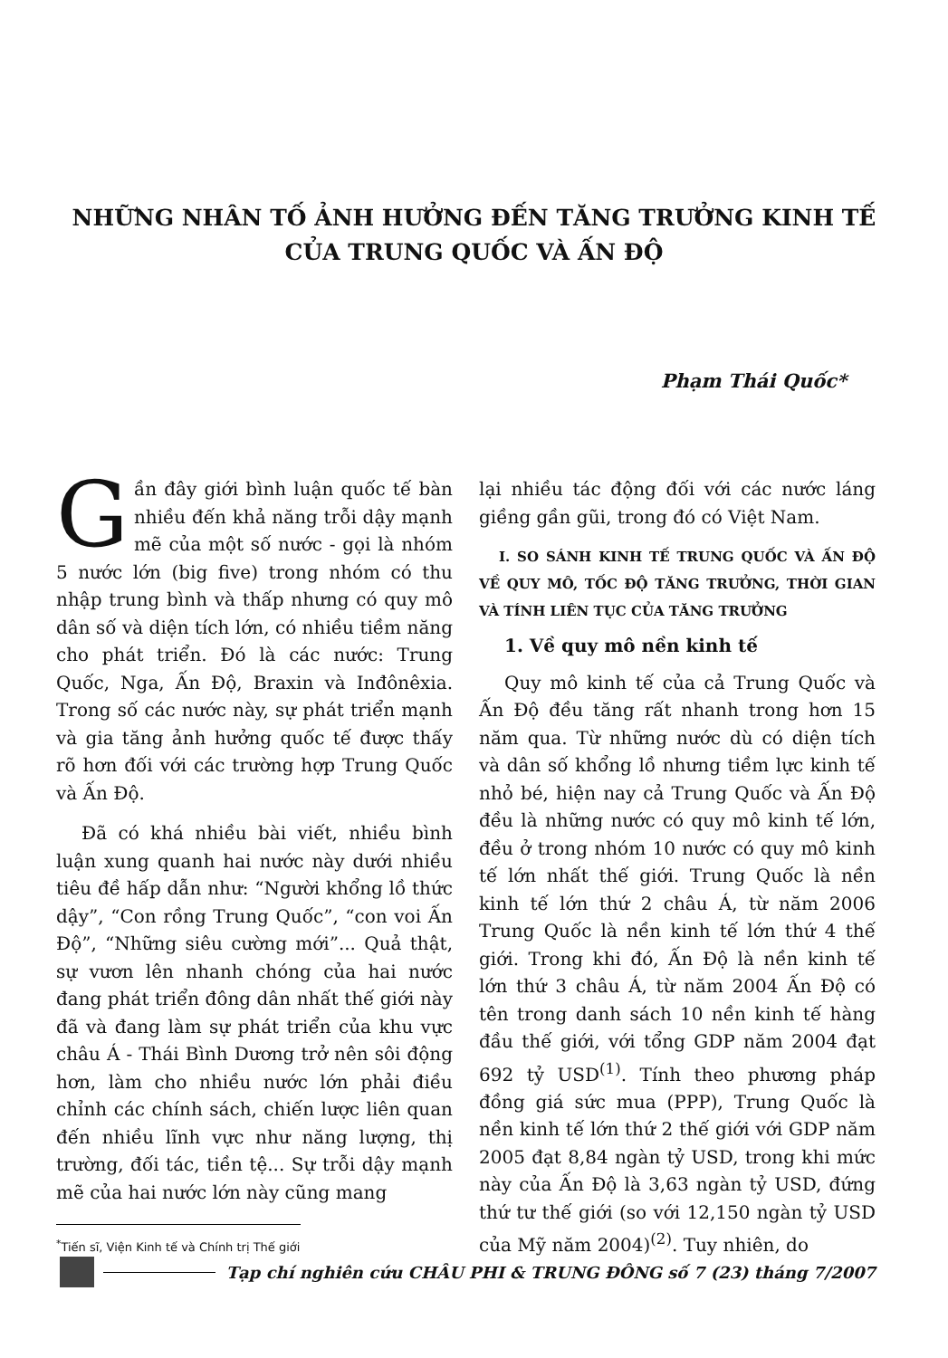NHỮNG NHÂN TỐ ẢNH HƯỞNG ĐẾN TĂNG TRƯỞNG KINH TẾ
CỦA TRUNG QUỐC VÀ ẤN ĐỘ
Phạm Thái Quốc*
Gần đây giới bình luận quốc tế bàn nhiều đến khả năng trỗi dậy mạnh mẽ của một số nước - gọi là nhóm 5 nước lớn (big five) trong nhóm có thu nhập trung bình và thấp nhưng có quy mô dân số và diện tích lớn, có nhiều tiềm năng cho phát triển. Đó là các nước: Trung Quốc, Nga, Ấn Độ, Braxin và Inđônêxia. Trong số các nước này, sự phát triển mạnh và gia tăng ảnh hưởng quốc tế được thấy rõ hơn đối với các trường hợp Trung Quốc và Ấn Độ.
Đã có khá nhiều bài viết, nhiều bình luận xung quanh hai nước này dưới nhiều tiêu đề hấp dẫn như: “Người khổng lồ thức dậy”, “Con rồng Trung Quốc”, “con voi Ấn Độ”, “Những siêu cường mới”... Quả thật, sự vươn lên nhanh chóng của hai nước đang phát triển đông dân nhất thế giới này đã và đang làm sự phát triển của khu vực châu Á - Thái Bình Dương trở nên sôi động hơn, làm cho nhiều nước lớn phải điều chỉnh các chính sách, chiến lược liên quan đến nhiều lĩnh vực như năng lượng, thị trường, đối tác, tiền tệ... Sự trỗi dậy mạnh mẽ của hai nước lớn này cũng mang
<sup>*</sup> Tiến sĩ, Viện Kinh tế và Chính trị Thế giới
lại nhiều tác động đối với các nước láng giềng gần gũi, trong đó có Việt Nam.
I. SO SÁNH KINH TẾ TRUNG QUỐC VÀ ẤN ĐỘ VỀ QUY MÔ, TỐC ĐỘ TĂNG TRƯỞNG, THỜI GIAN VÀ TÍNH LIÊN TỤC CỦA TĂNG TRƯỞNG
1. Về quy mô nền kinh tế
Quy mô kinh tế của cả Trung Quốc và Ấn Độ đều tăng rất nhanh trong hơn 15 năm qua. Từ những nước dù có diện tích và dân số khổng lồ nhưng tiềm lực kinh tế nhỏ bé, hiện nay cả Trung Quốc và Ấn Độ đều là những nước có quy mô kinh tế lớn, đều ở trong nhóm 10 nước có quy mô kinh tế lớn nhất thế giới. Trung Quốc là nền kinh tế lớn thứ 2 châu Á, từ năm 2006 Trung Quốc là nền kinh tế lớn thứ 4 thế giới. Trong khi đó, Ấn Độ là nền kinh tế lớn thứ 3 châu Á, từ năm 2004 Ấn Độ có tên trong danh sách 10 nền kinh tế hàng đầu thế giới, với tổng GDP năm 2004 đạt 692 tỷ USD<sup>(1)</sup>. Tính theo phương pháp đồng giá sức mua (PPP), Trung Quốc là nền kinh tế lớn thứ 2 thế giới với GDP năm 2005 đạt 8,84 ngàn tỷ USD, trong khi mức này của Ấn Độ là 3,63 ngàn tỷ USD, đứng thứ tư thế giới (so với 12,150 ngàn tỷ USD của Mỹ năm 2004)<sup>(2)</sup>. Tuy nhiên, do
Tạp chí nghiên cứu CHÂU PHI & TRUNG ĐÔNG số 7 (23) tháng 7/2007